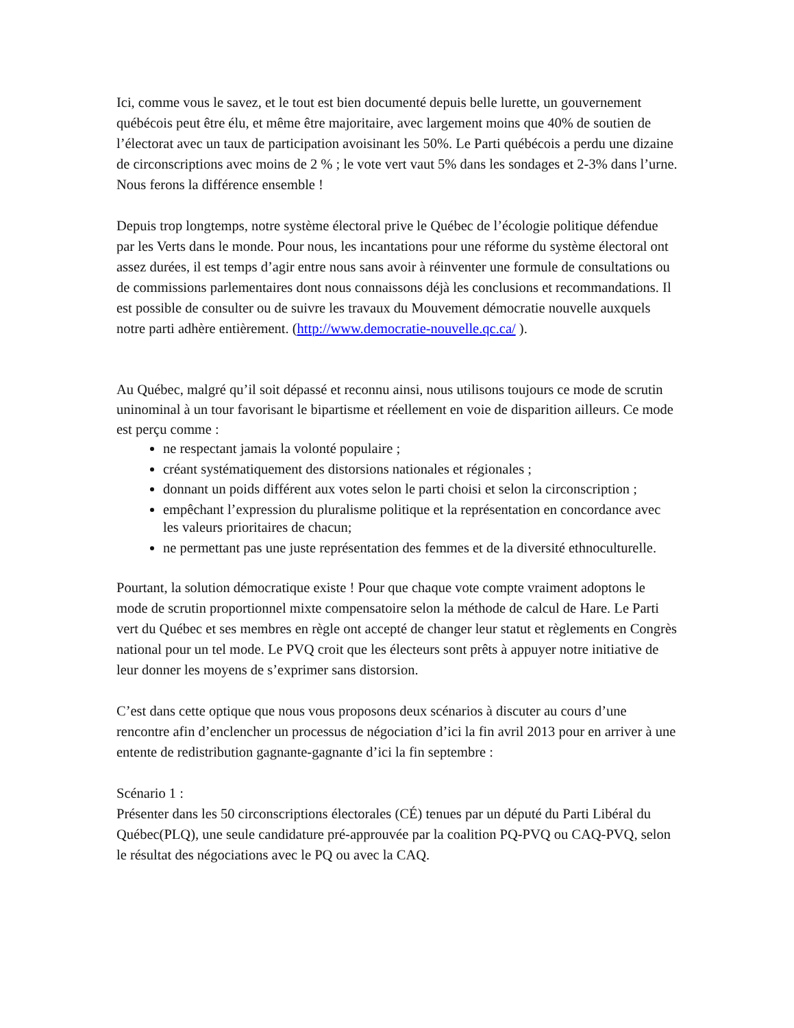Ici, comme vous le savez, et le tout est bien documenté depuis belle lurette, un gouvernement québécois peut être élu, et même être majoritaire, avec largement moins que 40% de soutien de l’électorat avec un taux de participation avoisinant les 50%. Le Parti québécois a perdu une dizaine de circonscriptions avec moins de 2 % ; le vote vert vaut 5% dans les sondages et 2-3% dans l’urne. Nous ferons la différence ensemble !
Depuis trop longtemps, notre système électoral prive le Québec de l’écologie politique défendue par les Verts dans le monde. Pour nous, les incantations pour une réforme du système électoral ont assez durées, il est temps d’agir entre nous sans avoir à réinventer une formule de consultations ou de commissions parlementaires dont nous connaissons déjà les conclusions et recommandations. Il est possible de consulter ou de suivre les travaux du Mouvement démocratie nouvelle auxquels notre parti adhère entièrement. (http://www.democratie-nouvelle.qc.ca/ ).
Au Québec, malgré qu’il soit dépassé et reconnu ainsi, nous utilisons toujours ce mode de scrutin uninominal à un tour favorisant le bipartisme et réellement en voie de disparition ailleurs. Ce mode est perçu comme :
ne respectant jamais la volonté populaire ;
créant systématiquement des distorsions nationales et régionales ;
donnant un poids différent aux votes selon le parti choisi et selon la circonscription ;
empêchant l’expression du pluralisme politique et la représentation en concordance avec les valeurs prioritaires de chacun;
ne permettant pas une juste représentation des femmes et de la diversité ethnoculturelle.
Pourtant, la solution démocratique existe ! Pour que chaque vote compte vraiment adoptons le mode de scrutin proportionnel mixte compensatoire selon la méthode de calcul de Hare. Le Parti vert du Québec et ses membres en règle ont accepté de changer leur statut et règlements en Congrès national pour un tel mode. Le PVQ croit que les électeurs sont prêts à appuyer notre initiative de leur donner les moyens de s’exprimer sans distorsion.
C’est dans cette optique que nous vous proposons deux scénarios à discuter au cours d’une rencontre afin d’enclencher un processus de négociation d’ici la fin avril 2013 pour en arriver à une entente de redistribution gagnante-gagnante d’ici la fin septembre :
Scénario 1 :
Présenter dans les 50 circonscriptions électorales (CÉ) tenues par un député du Parti Libéral du Québec(PLQ), une seule candidature pré-approuvée par la coalition PQ-PVQ ou CAQ-PVQ, selon le résultat des négociations avec le PQ ou avec la CAQ.